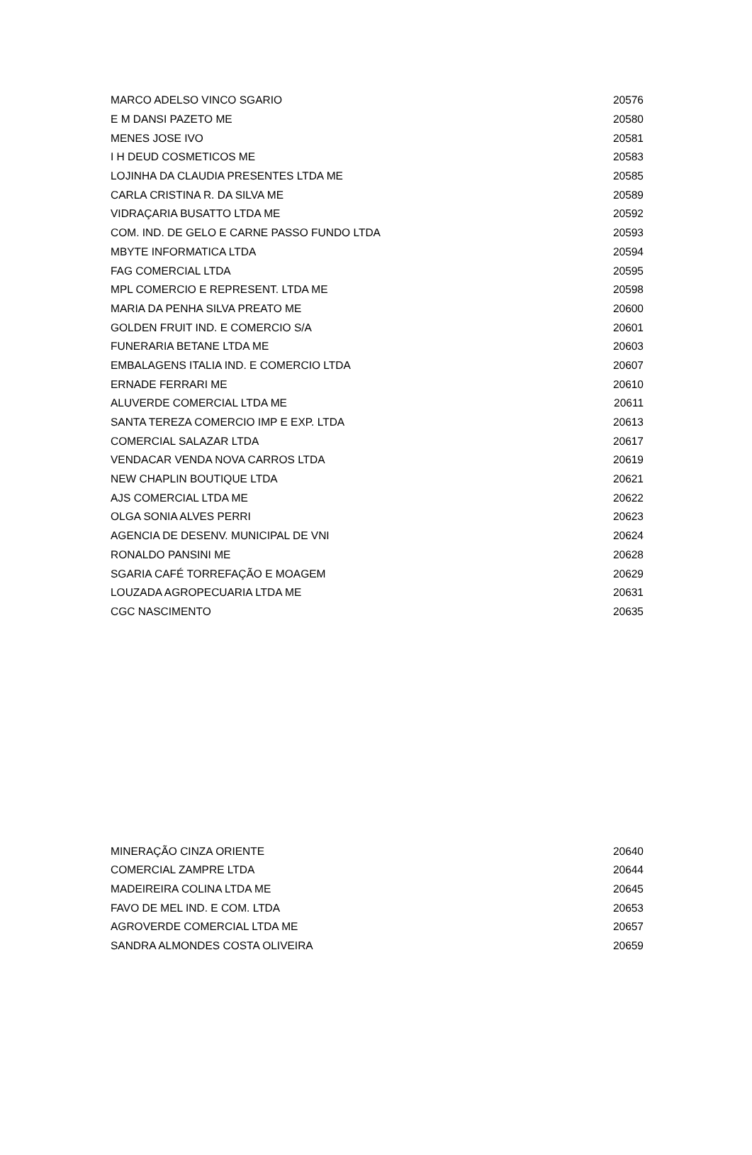| MARCO ADELSO VINCO SGARIO | 20576 |
| E M DANSI PAZETO ME | 20580 |
| MENES JOSE IVO | 20581 |
| I H DEUD COSMETICOS ME | 20583 |
| LOJINHA DA CLAUDIA PRESENTES LTDA ME | 20585 |
| CARLA CRISTINA R. DA SILVA ME | 20589 |
| VIDRAÇARIA BUSATTO LTDA ME | 20592 |
| COM. IND. DE GELO E CARNE PASSO FUNDO LTDA | 20593 |
| MBYTE INFORMATICA LTDA | 20594 |
| FAG COMERCIAL LTDA | 20595 |
| MPL COMERCIO E REPRESENT. LTDA ME | 20598 |
| MARIA DA PENHA SILVA PREATO ME | 20600 |
| GOLDEN FRUIT IND. E COMERCIO S/A | 20601 |
| FUNERARIA BETANE LTDA ME | 20603 |
| EMBALAGENS ITALIA IND. E COMERCIO LTDA | 20607 |
| ERNADE FERRARI ME | 20610 |
| ALUVERDE COMERCIAL LTDA ME | 20611 |
| SANTA TEREZA COMERCIO IMP E EXP. LTDA | 20613 |
| COMERCIAL SALAZAR LTDA | 20617 |
| VENDACAR VENDA NOVA CARROS LTDA | 20619 |
| NEW CHAPLIN BOUTIQUE LTDA | 20621 |
| AJS COMERCIAL LTDA ME | 20622 |
| OLGA SONIA ALVES PERRI | 20623 |
| AGENCIA DE DESENV. MUNICIPAL DE VNI | 20624 |
| RONALDO PANSINI ME | 20628 |
| SGARIA CAFÉ TORREFAÇÃO E MOAGEM | 20629 |
| LOUZADA AGROPECUARIA LTDA ME | 20631 |
| CGC NASCIMENTO | 20635 |
| MINERAÇÃO CINZA ORIENTE | 20640 |
| COMERCIAL ZAMPRE LTDA | 20644 |
| MADEIREIRA COLINA LTDA ME | 20645 |
| FAVO DE MEL IND. E COM. LTDA | 20653 |
| AGROVERDE COMERCIAL LTDA ME | 20657 |
| SANDRA ALMONDES COSTA OLIVEIRA | 20659 |